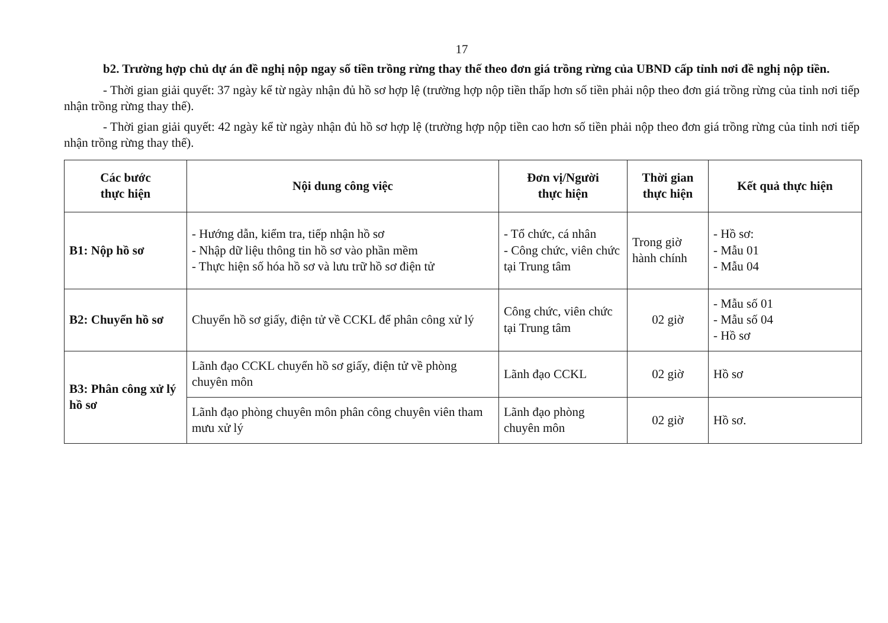17
b2. Trường hợp chủ dự án đề nghị nộp ngay số tiền trồng rừng thay thế theo đơn giá trồng rừng của UBND cấp tỉnh nơi đề nghị nộp tiền.
- Thời gian giải quyết: 37 ngày kể từ ngày nhận đủ hồ sơ hợp lệ (trường hợp nộp tiền thấp hơn số tiền phải nộp theo đơn giá trồng rừng của tỉnh nơi tiếp nhận trồng rừng thay thế).
- Thời gian giải quyết: 42 ngày kể từ ngày nhận đủ hồ sơ hợp lệ (trường hợp nộp tiền cao hơn số tiền phải nộp theo đơn giá trồng rừng của tỉnh nơi tiếp nhận trồng rừng thay thế).
| Các bước thực hiện | Nội dung công việc | Đơn vị/Người thực hiện | Thời gian thực hiện | Kết quả thực hiện |
| --- | --- | --- | --- | --- |
| B1: Nộp hồ sơ | - Hướng dẫn, kiểm tra, tiếp nhận hồ sơ - Nhập dữ liệu thông tin hồ sơ vào phần mềm - Thực hiện số hóa hồ sơ và lưu trữ hồ sơ điện tử | - Tổ chức, cá nhân - Công chức, viên chức tại Trung tâm | Trong giờ hành chính | - Hồ sơ: - Mẫu 01 - Mẫu 04 |
| B2: Chuyển hồ sơ | Chuyển hồ sơ giấy, điện tử về CCKL để phân công xử lý | Công chức, viên chức tại Trung tâm | 02 giờ | - Mẫu số 01 - Mẫu số 04 - Hồ sơ |
| B3: Phân công xử lý hồ sơ | Lãnh đạo CCKL chuyển hồ sơ giấy, điện tử về phòng chuyên môn | Lãnh đạo CCKL | 02 giờ | Hồ sơ |
| | Lãnh đạo phòng chuyên môn phân công chuyên viên tham mưu xử lý | Lãnh đạo phòng chuyên môn | 02 giờ | Hồ sơ. |